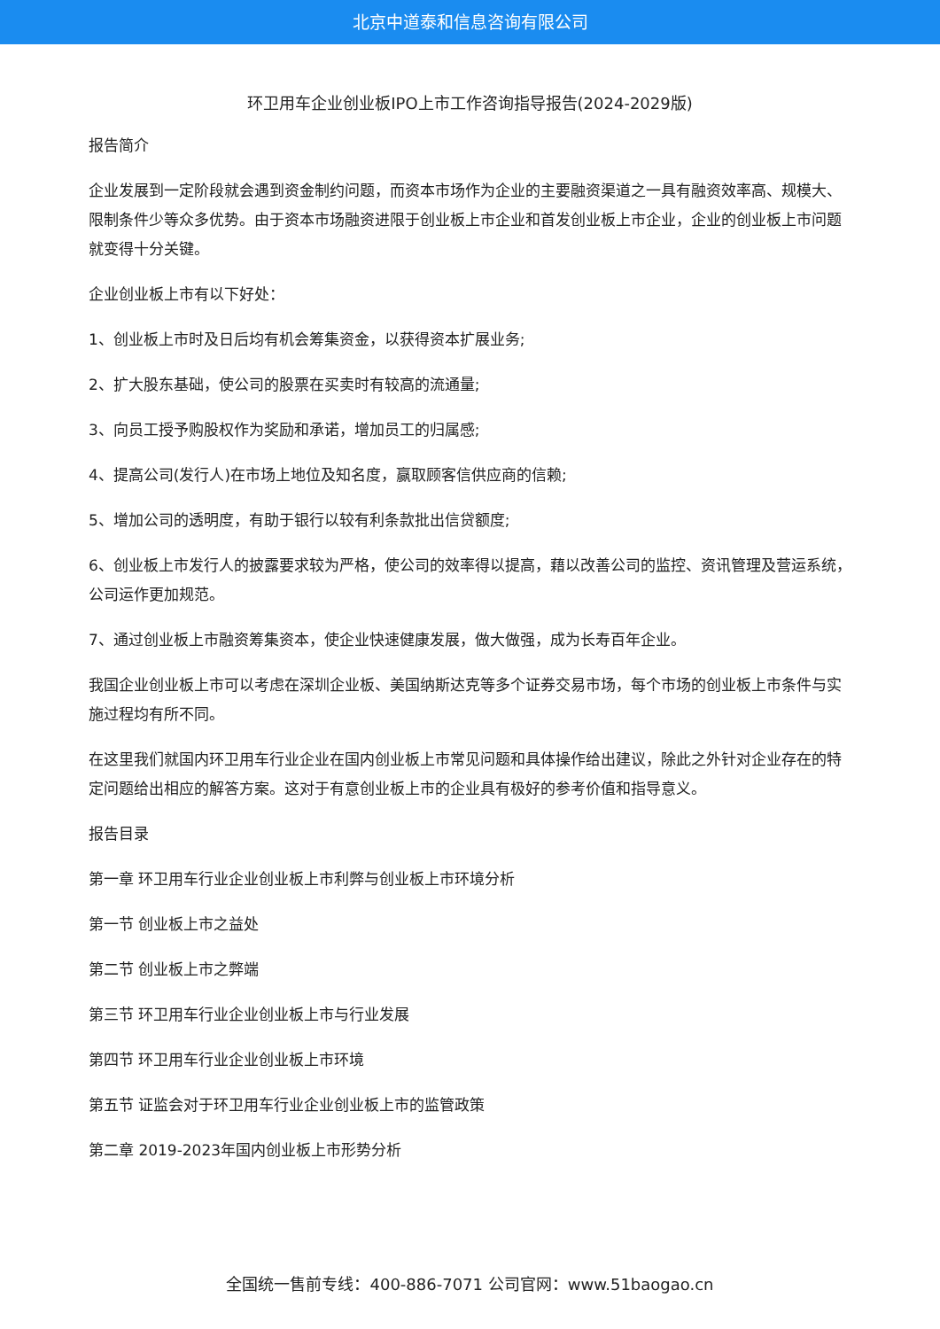北京中道泰和信息咨询有限公司
环卫用车企业创业板IPO上市工作咨询指导报告(2024-2029版)
报告简介
企业发展到一定阶段就会遇到资金制约问题，而资本市场作为企业的主要融资渠道之一具有融资效率高、规模大、限制条件少等众多优势。由于资本市场融资进限于创业板上市企业和首发创业板上市企业，企业的创业板上市问题就变得十分关键。
企业创业板上市有以下好处：
1、创业板上市时及日后均有机会筹集资金，以获得资本扩展业务;
2、扩大股东基础，使公司的股票在买卖时有较高的流通量;
3、向员工授予购股权作为奖励和承诺，增加员工的归属感;
4、提高公司(发行人)在市场上地位及知名度，赢取顾客信供应商的信赖;
5、增加公司的透明度，有助于银行以较有利条款批出信贷额度;
6、创业板上市发行人的披露要求较为严格，使公司的效率得以提高，藉以改善公司的监控、资讯管理及营运系统，公司运作更加规范。
7、通过创业板上市融资筹集资本，使企业快速健康发展，做大做强，成为长寿百年企业。
我国企业创业板上市可以考虑在深圳企业板、美国纳斯达克等多个证券交易市场，每个市场的创业板上市条件与实施过程均有所不同。
在这里我们就国内环卫用车行业企业在国内创业板上市常见问题和具体操作给出建议，除此之外针对企业存在的特定问题给出相应的解答方案。这对于有意创业板上市的企业具有极好的参考价值和指导意义。
报告目录
第一章 环卫用车行业企业创业板上市利弊与创业板上市环境分析
第一节 创业板上市之益处
第二节 创业板上市之弊端
第三节 环卫用车行业企业创业板上市与行业发展
第四节 环卫用车行业企业创业板上市环境
第五节 证监会对于环卫用车行业企业创业板上市的监管政策
第二章 2019-2023年国内创业板上市形势分析
全国统一售前专线：400-886-7071 公司官网：www.51baogao.cn